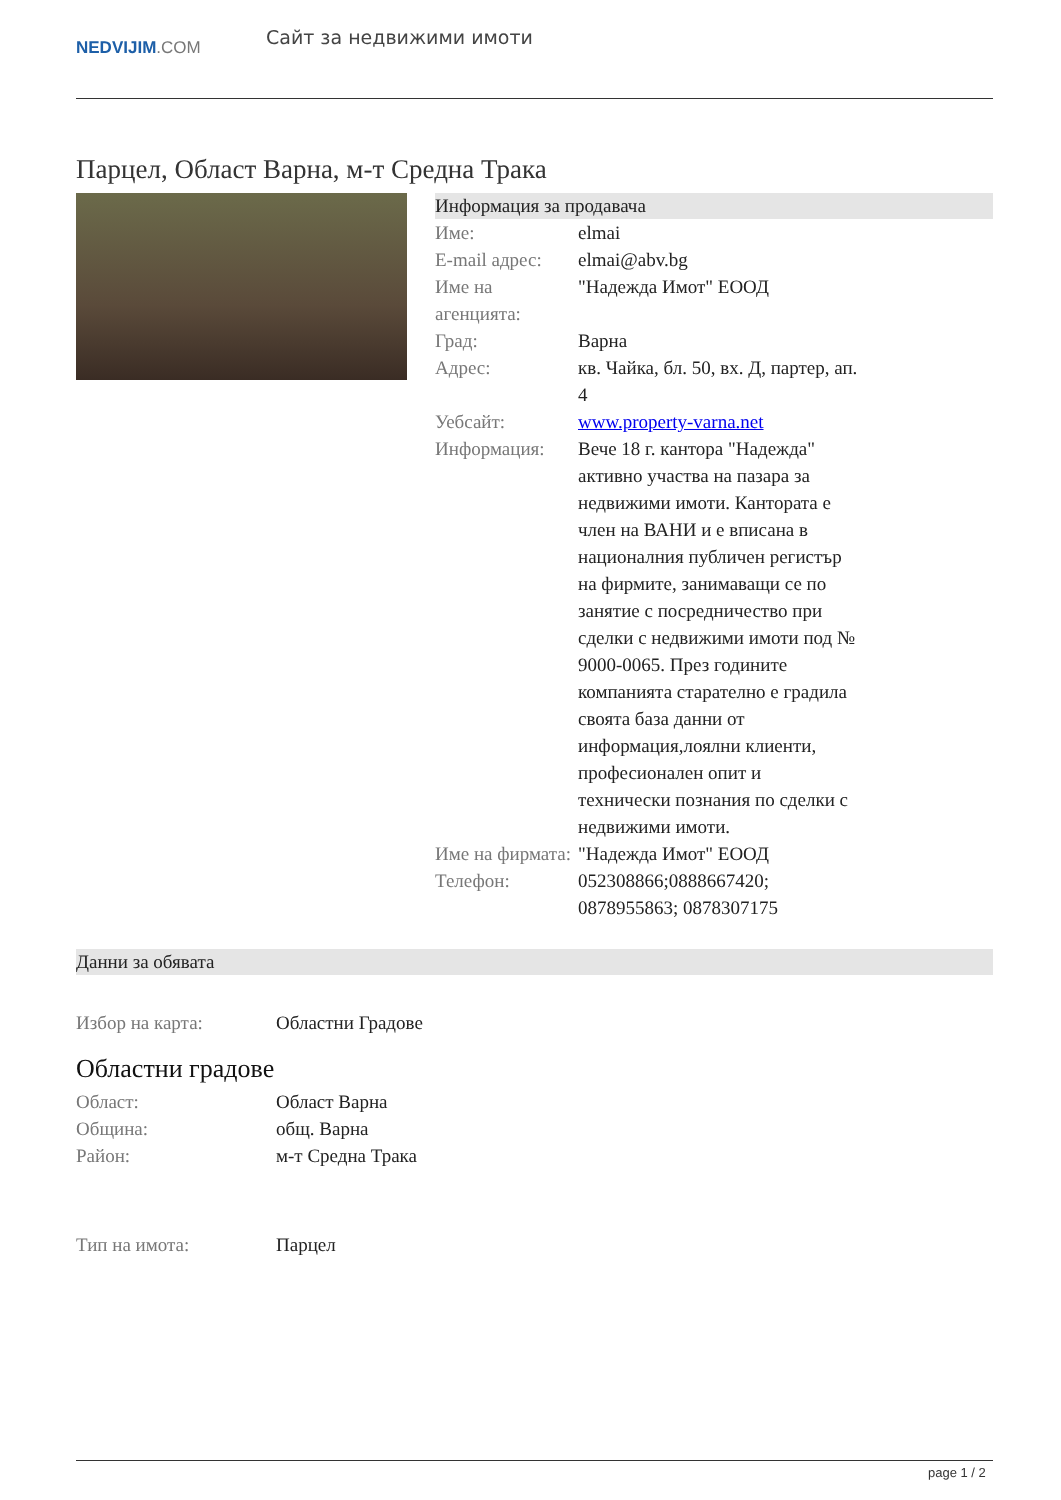NEDVIJIM.COM
Сайт за недвижими имоти
Парцел, Област Варна, м-т Средна Трака
Информация за продавача
| Име: | elmai |
| E-mail адрес: | elmai@abv.bg |
| Име на агенцията: | "Надежда Имот" ЕООД |
| Град: | Варна |
| Адрес: | кв. Чайка, бл. 50, вх. Д, партер, ап. 4 |
| Уебсайт: | www.property-varna.net |
| Информация: | Вече 18 г. кантора "Надежда" активно участва на пазара за недвижими имоти. Кантората е член на ВАНИ и е вписана в националния публичен регистър на фирмите, занимаващи се по занятие с посредничество при сделки с недвижими имоти под № 9000-0065. През годините компанията старателно е градила своята база данни от информация,лоялни клиенти, професионален опит и технически познания по сделки с недвижими имоти. |
| Име на фирмата: | "Надежда Имот" ЕООД |
| Телефон: | 052308866;0888667420; 0878955863; 0878307175 |
Данни за обявата
| Избор на карта: | Областни Градове |
Областни градове
| Област: | Област Варна |
| Община: | общ. Варна |
| Район: | м-т Средна Трака |
| Тип на имота: | Парцел |
page 1 / 2